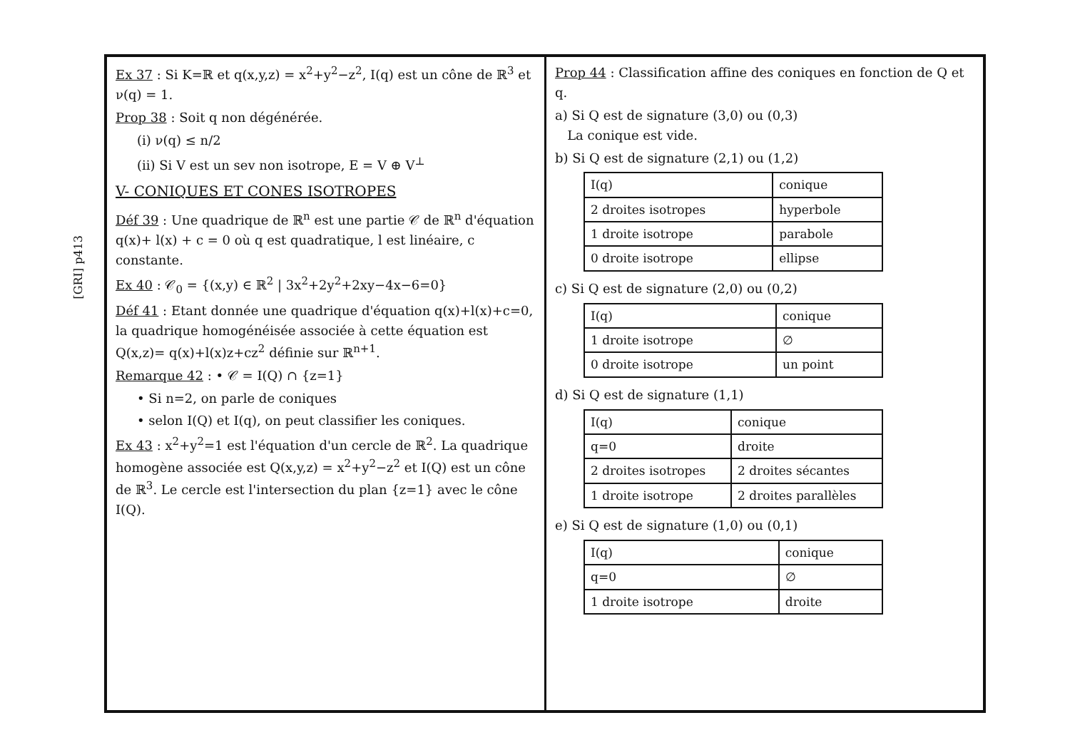[GRI] p413
Ex 37 : Si K=ℝ et q(x,y,z) = x<sup>2</sup>+y<sup>2</sup>−z<sup>2</sup>, I(q) est un cône de ℝ<sup>3</sup> et ν(q) = 1.
Prop 38 : Soit q non dégénérée.
(i) ν(q) ≤ n/2
(ii) Si V est un sev non isotrope, E = V ⊕ V<sup>⊥</sup>
V- CONIQUES ET CONES ISOTROPES
Déf 39 : Une quadrique de ℝ<sup>n</sup> est une partie 𝒞 de ℝ<sup>n</sup> d'équation q(x)+ l(x) + c = 0 où q est quadratique, l est linéaire, c constante.
Ex 40 : 𝒞<sub>0</sub> = {(x,y) ∈ ℝ<sup>2</sup> | 3x<sup>2</sup>+2y<sup>2</sup>+2xy−4x−6=0}
Déf 41 : Etant donnée une quadrique d'équation q(x)+l(x)+c=0, la quadrique homogénéisée associée à cette équation est Q(x,z)= q(x)+l(x)z+cz<sup>2</sup> définie sur ℝ<sup>n+1</sup>.
Remarque 42 : • 𝒞 = I(Q) ∩ {z=1}
• Si n=2, on parle de coniques
• selon I(Q) et I(q), on peut classifier les coniques.
Ex 43 : x<sup>2</sup>+y<sup>2</sup>=1 est l'équation d'un cercle de ℝ<sup>2</sup>. La quadrique homogène associée est Q(x,y,z) = x<sup>2</sup>+y<sup>2</sup>−z<sup>2</sup> et I(Q) est un cône de ℝ<sup>3</sup>. Le cercle est l'intersection du plan {z=1} avec le cône I(Q).
Prop 44 : Classification affine des coniques en fonction de Q et q.
a) Si Q est de signature (3,0) ou (0,3)
La conique est vide.
b) Si Q est de signature (2,1) ou (1,2)
| I(q) | conique |
| --- | --- |
| 2 droites isotropes | hyperbole |
| 1 droite isotrope | parabole |
| 0 droite isotrope | ellipse |
c) Si Q est de signature (2,0) ou (0,2)
| I(q) | conique |
| --- | --- |
| 1 droite isotrope | ∅ |
| 0 droite isotrope | un point |
d) Si Q est de signature (1,1)
| I(q) | conique |
| --- | --- |
| q=0 | droite |
| 2 droites isotropes | 2 droites sécantes |
| 1 droite isotrope | 2 droites parallèles |
e) Si Q est de signature (1,0) ou (0,1)
| I(q) | conique |
| --- | --- |
| q=0 | ∅ |
| 1 droite isotrope | droite |